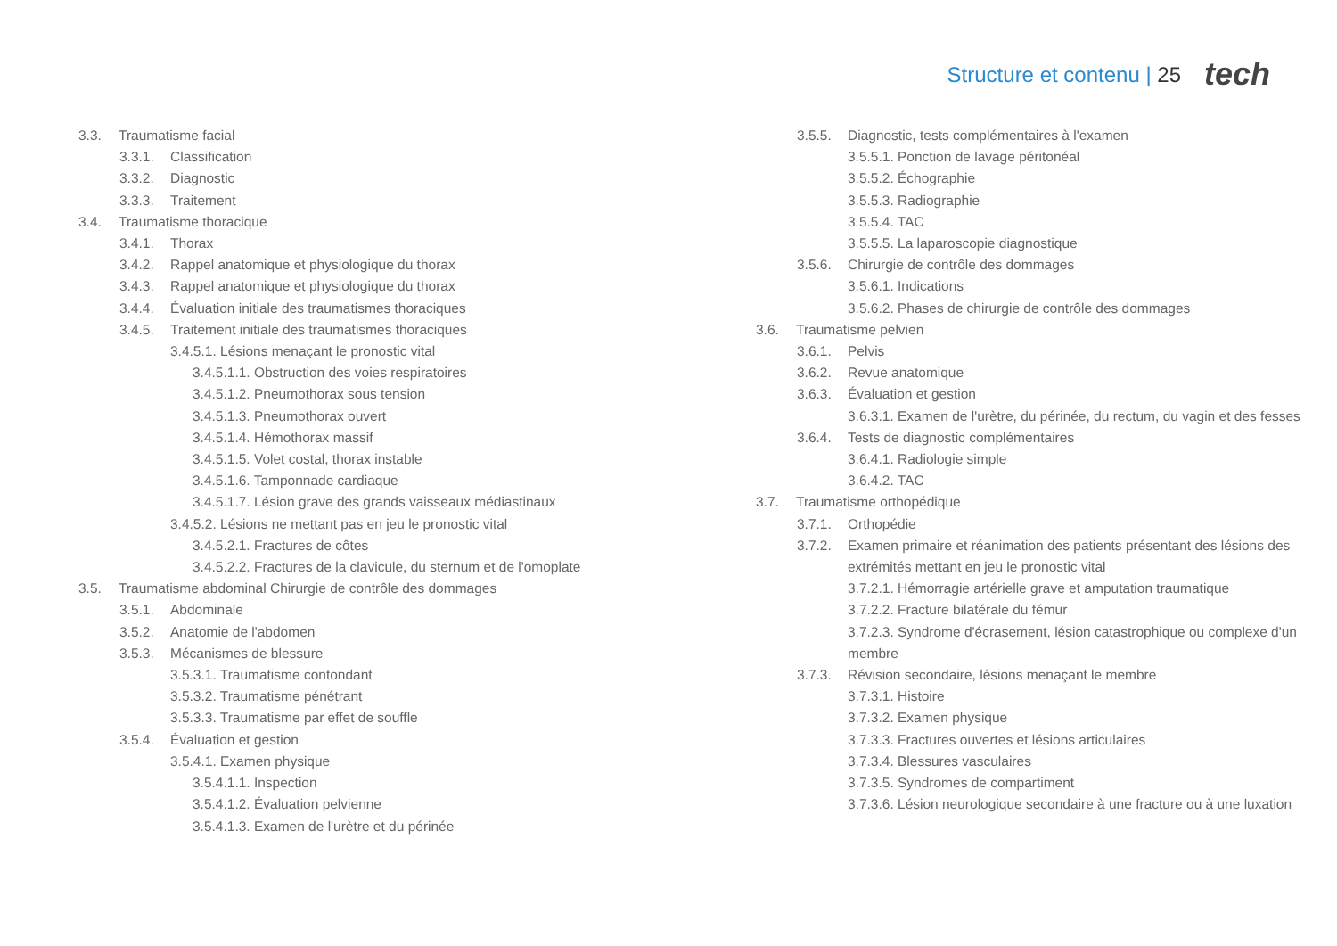Structure et contenu | 25 tech
3.3. Traumatisme facial
3.3.1. Classification
3.3.2. Diagnostic
3.3.3. Traitement
3.4. Traumatisme thoracique
3.4.1. Thorax
3.4.2. Rappel anatomique et physiologique du thorax
3.4.3. Rappel anatomique et physiologique du thorax
3.4.4. Évaluation initiale des traumatismes thoraciques
3.4.5. Traitement initiale des traumatismes thoraciques
3.4.5.1. Lésions menaçant le pronostic vital
3.4.5.1.1. Obstruction des voies respiratoires
3.4.5.1.2. Pneumothorax sous tension
3.4.5.1.3. Pneumothorax ouvert
3.4.5.1.4. Hémothorax massif
3.4.5.1.5. Volet costal, thorax instable
3.4.5.1.6. Tamponnade cardiaque
3.4.5.1.7. Lésion grave des grands vaisseaux médiastinaux
3.4.5.2. Lésions ne mettant pas en jeu le pronostic vital
3.4.5.2.1. Fractures de côtes
3.4.5.2.2. Fractures de la clavicule, du sternum et de l'omoplate
3.5. Traumatisme abdominal Chirurgie de contrôle des dommages
3.5.1. Abdominale
3.5.2. Anatomie de l'abdomen
3.5.3. Mécanismes de blessure
3.5.3.1. Traumatisme contondant
3.5.3.2. Traumatisme pénétrant
3.5.3.3. Traumatisme par effet de souffle
3.5.4. Évaluation et gestion
3.5.4.1. Examen physique
3.5.4.1.1. Inspection
3.5.4.1.2. Évaluation pelvienne
3.5.4.1.3. Examen de l'urètre et du périnée
3.5.5. Diagnostic, tests complémentaires à l'examen
3.5.5.1. Ponction de lavage péritonéal
3.5.5.2. Échographie
3.5.5.3. Radiographie
3.5.5.4. TAC
3.5.5.5. La laparoscopie diagnostique
3.5.6. Chirurgie de contrôle des dommages
3.5.6.1. Indications
3.5.6.2. Phases de chirurgie de contrôle des dommages
3.6. Traumatisme pelvien
3.6.1. Pelvis
3.6.2. Revue anatomique
3.6.3. Évaluation et gestion
3.6.3.1. Examen de l'urètre, du périnée, du rectum, du vagin et des fesses
3.6.4. Tests de diagnostic complémentaires
3.6.4.1. Radiologie simple
3.6.4.2. TAC
3.7. Traumatisme orthopédique
3.7.1. Orthopédie
3.7.2. Examen primaire et réanimation des patients présentant des lésions des extrémités mettant en jeu le pronostic vital
3.7.2.1. Hémorragie artérielle grave et amputation traumatique
3.7.2.2. Fracture bilatérale du fémur
3.7.2.3. Syndrome d'écrasement, lésion catastrophique ou complexe d'un membre
3.7.3. Révision secondaire, lésions menaçant le membre
3.7.3.1. Histoire
3.7.3.2. Examen physique
3.7.3.3. Fractures ouvertes et lésions articulaires
3.7.3.4. Blessures vasculaires
3.7.3.5. Syndromes de compartiment
3.7.3.6. Lésion neurologique secondaire à une fracture ou à une luxation